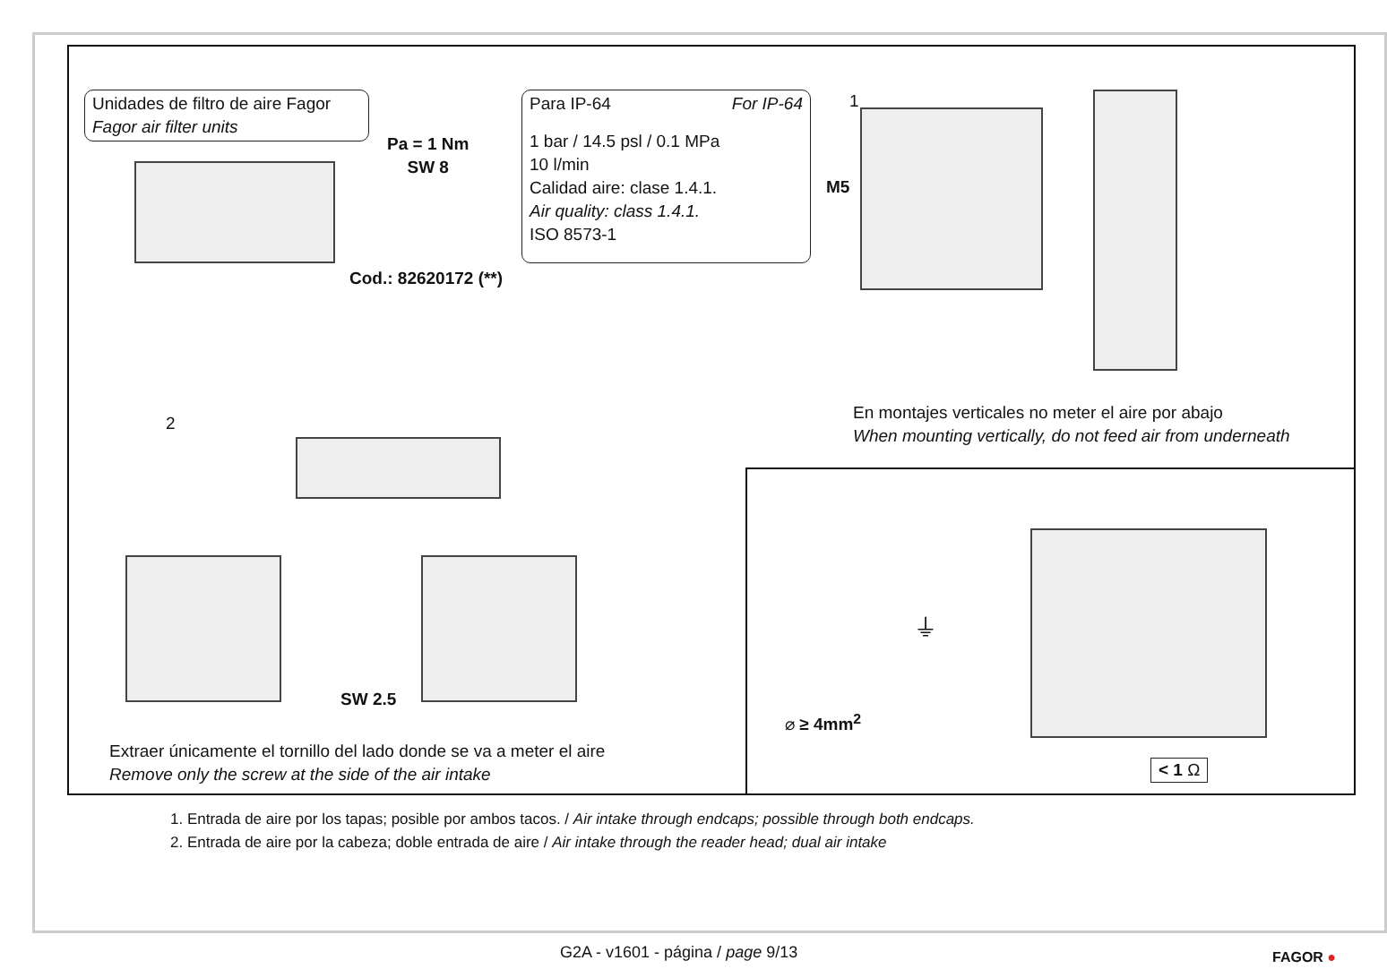Unidades de filtro de aire Fagor
Fagor air filter units
Pa = 1 Nm
SW 8
Cod.: 82620172 (**)
Para IP-64 For IP-64
1 bar / 14.5 psl / 0.1 MPa
10 l/min
Calidad aire: clase 1.4.1.
Air quality: class 1.4.1.
ISO 8573-1
1
M5
En montajes verticales no meter el aire por abajo
When mounting vertically, do not feed air from underneath
2
SW 2.5
Extraer únicamente el tornillo del lado donde se va a meter el aire
Remove only the screw at the side of the air intake
⌀ ≥ 4mm<sup>2</sup>
⏚
< 1 Ω
1. Entrada de aire por los tapas; posible por ambos tacos. / Air intake through endcaps; possible through both endcaps.
2. Entrada de aire por la cabeza; doble entrada de aire / Air intake through the reader head; dual air intake
G2A - v1601 - página / page 9/13
FAGOR ●